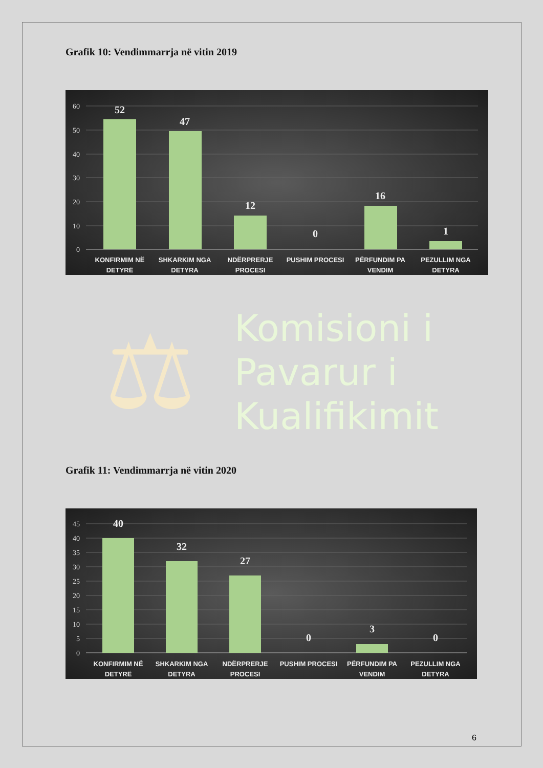Grafik 10: Vendimmarrja në vitin 2019
60
50
40
30
20
10
0
52
47
12
0
16
1
KONFIRMIM NË
DETYRË
SHKARKIM NGA
DETYRA
NDËRPRERJE
PROCESI
PUSHIM PROCESI
PËRFUNDIM PA
VENDIM
PEZULLIM NGA
DETYRA
⚖
Komisioni i
Pavarur i
Kualifikimit
Grafik 11: Vendimmarrja në vitin 2020
45
40
35
30
25
20
15
10
5
0
40
32
27
0
3
0
KONFIRMIM NË
DETYRË
SHKARKIM NGA
DETYRA
NDËRPRERJE
PROCESI
PUSHIM PROCESI
PËRFUNDIM PA
VENDIM
PEZULLIM NGA
DETYRA
6